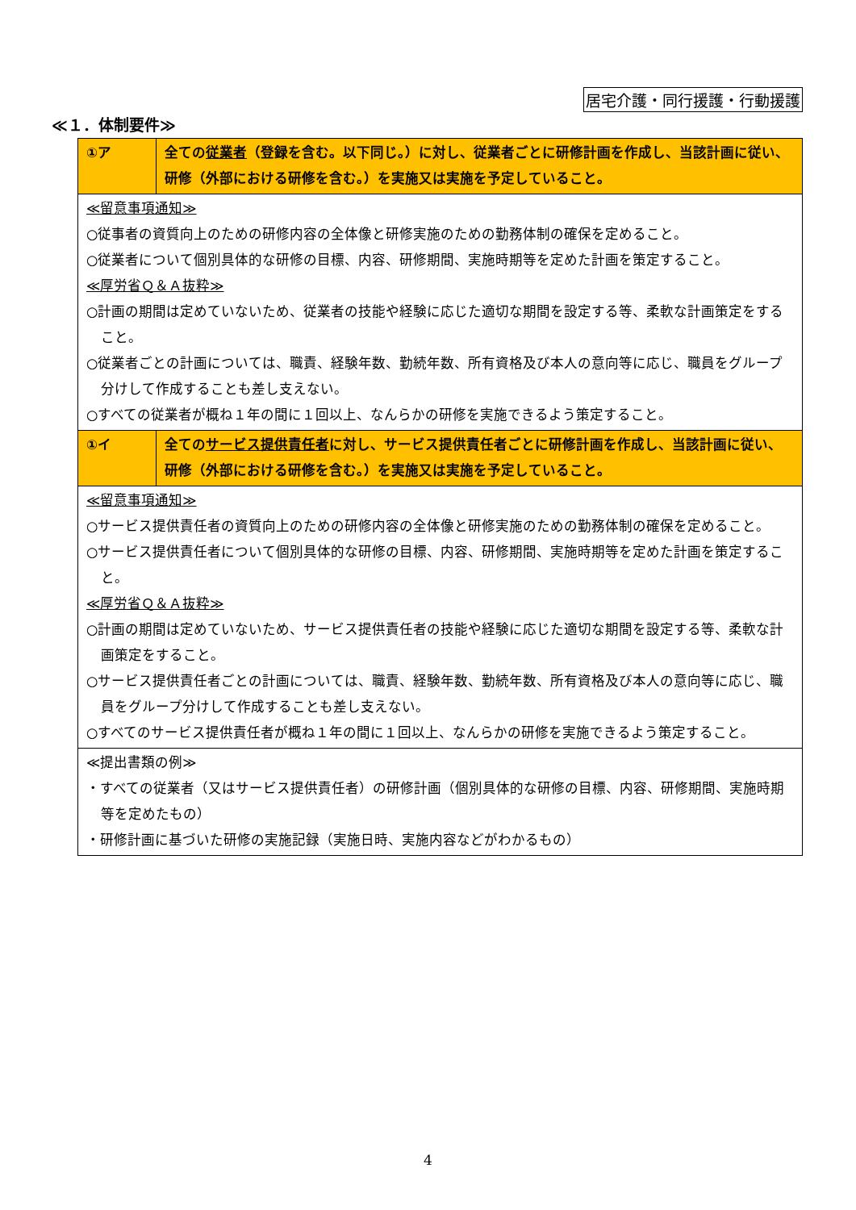居宅介護・同行援護・行動援護
≪１．体制要件≫
| ①ア | 全ての 従業者 （登録を含む。以下同じ。）に対し、従業者ごとに研修計画を作成し、当該計画に従い、研修（外部における研修を含む。）を実施又は実施を予定していること。 |
| ≪留意事項通知≫ ○従事者の資質向上のための研修内容の全体像と研修実施のための勤務体制の確保を定めること。 ○従業者について個別具体的な研修の目標、内容、研修期間、実施時期等を定めた計画を策定すること。 ≪厚労省Ｑ＆Ａ抜粋≫ ○計画の期間は定めていないため、従業者の技能や経験に応じた適切な期間を設定する等、柔軟な計画策定をすること。 ○従業者ごとの計画については、職責、経験年数、勤続年数、所有資格及び本人の意向等に応じ、職員をグループ分けして作成することも差し支えない。 ○すべての従業者が概ね１年の間に１回以上、なんらかの研修を実施できるよう策定すること。 | |
| ①イ | 全ての サービス提供責任者 に対し、サービス提供責任者ごとに研修計画を作成し、当該計画に従い、研修（外部における研修を含む。）を実施又は実施を予定していること。 |
| ≪留意事項通知≫ ○サービス提供責任者の資質向上のための研修内容の全体像と研修実施のための勤務体制の確保を定めること。 ○サービス提供責任者について個別具体的な研修の目標、内容、研修期間、実施時期等を定めた計画を策定すること。 ≪厚労省Ｑ＆Ａ抜粋≫ ○計画の期間は定めていないため、サービス提供責任者の技能や経験に応じた適切な期間を設定する等、柔軟な計画策定をすること。 ○サービス提供責任者ごとの計画については、職責、経験年数、勤続年数、所有資格及び本人の意向等に応じ、職員をグループ分けして作成することも差し支えない。 ○すべてのサービス提供責任者が概ね１年の間に１回以上、なんらかの研修を実施できるよう策定すること。 | |
| ≪提出書類の例≫ ・すべての従業者（又はサービス提供責任者）の研修計画（個別具体的な研修の目標、内容、研修期間、実施時期等を定めたもの） ・研修計画に基づいた研修の実施記録（実施日時、実施内容などがわかるもの） | |
4